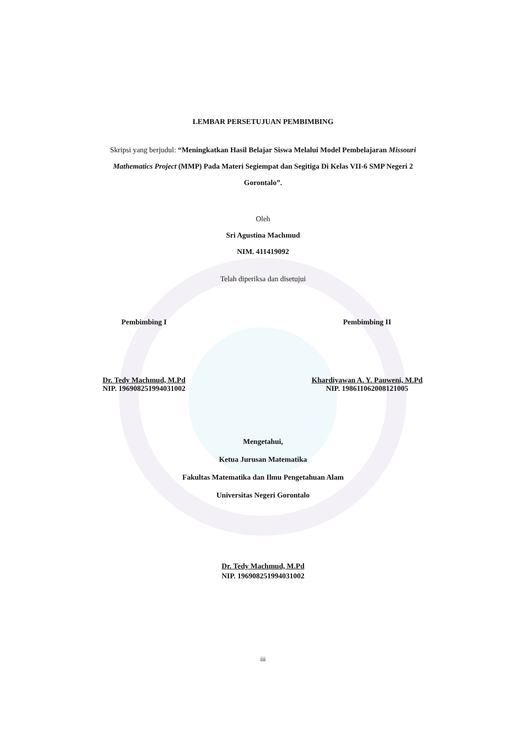LEMBAR PERSETUJUAN PEMBIMBING
Skripsi yang berjudul: “Meningkatkan Hasil Belajar Siswa Melalui Model Pembelajaran Missouri Mathematics Project (MMP) Pada Materi Segiempat dan Segitiga Di Kelas VII-6 SMP Negeri 2 Gorontalo”.
Oleh
Sri Agustina Machmud
NIM. 411419092
Telah diperiksa dan disetujui
Pembimbing I
Dr. Tedy Machmud, M.Pd
NIP. 196908251994031002
Pembimbing II
Khardiyawan A. Y. Pauweni, M.Pd
NIP. 198611062008121005
Mengetahui,
Ketua Jurusan Matematika
Fakultas Matematika dan Ilmu Pengetahuan Alam
Universitas Negeri Gorontalo
Dr. Tedy Machmud, M.Pd
NIP. 196908251994031002
iii